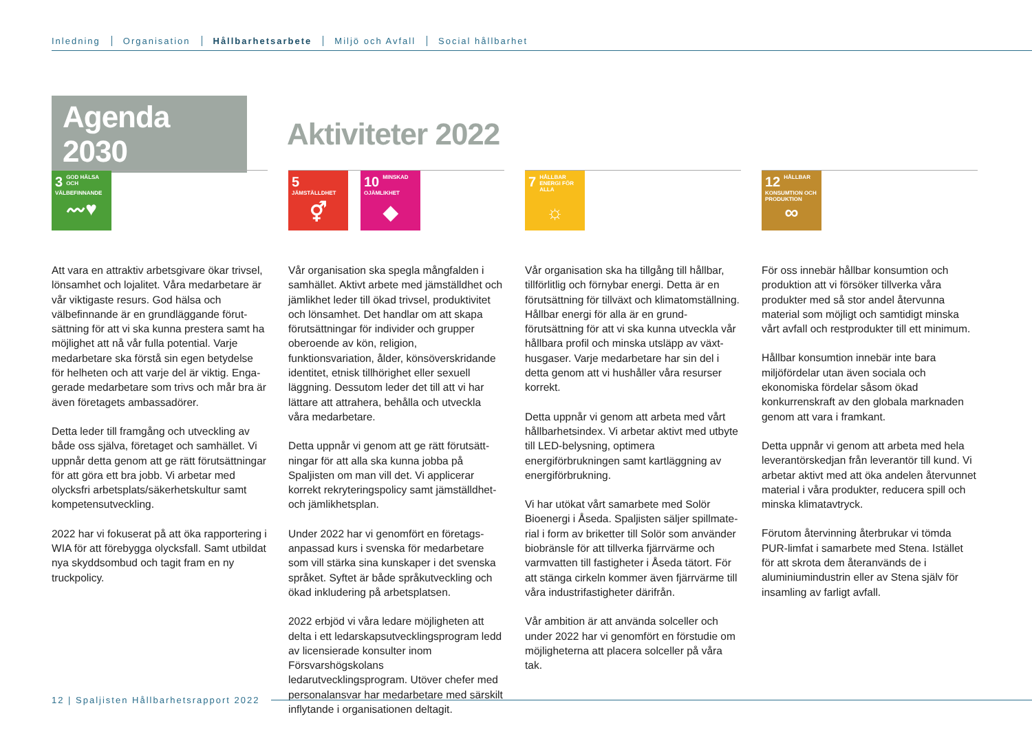Inledning Organisation Hållbarhetsarbete Miljö och Avfall Social hållbarhet
Agenda 2030
Aktiviteter 2022
3 GOD HÄLSA OCH VÄLBEFINNANDE
〰♥
Att vara en attraktiv arbetsgivare ökar trivsel, lönsamhet och lojalitet. Våra medarbetare är vår viktigaste resurs. God hälsa och välbefinnande är en grundläggande förut­sättning för att vi ska kunna prestera samt ha möjlighet att nå vår fulla potential. Varje medarbetare ska förstå sin egen betydelse för helheten och att varje del är viktig. Enga­gerade medarbetare som trivs och mår bra är även företagets ambassadörer.
Detta leder till framgång och utveckling av både oss själva, företaget och samhället. Vi uppnår detta genom att ge rätt förutsätt­ningar för att göra ett bra jobb. Vi arbetar med olycksfri arbetsplats/säkerhetskultur samt kompetensutveckling.
2022 har vi fokuserat på att öka rapporte­ring i WIA för att förebygga olycksfall. Samt utbildat nya skyddsombud och tagit fram en ny truckpolicy.
5 JÄMSTÄLLDHET
⚥
10 MINSKAD OJÄMLIKHET
◆
Vår organisation ska spegla mångfalden i samhäl­let. Aktivt arbete med jämställdhet och jämlikhet leder till ökad trivsel, produktivitet och lönsamhet. Det handlar om att skapa förutsättningar för individer och grupper oberoende av kön, religion, funktionsvariation, ålder, könsöverskridande identitet, etnisk tillhörighet eller sexuell läggning. Dessutom leder det till att vi har lättare att attra­hera, behålla och utveckla våra medarbetare.
Detta uppnår vi genom att ge rätt förutsätt­ningar för att alla ska kunna jobba på Spaljisten om man vill det. Vi applicerar korrekt rekryterings­policy samt jämställdhet- och jämlikhetsplan.
Under 2022 har vi genomfört en företags­anpassad kurs i svenska för medarbetare som vill stärka sina kunskaper i det svenska språket. Syftet är både språkutveckling och ökad inkludering på arbetsplatsen.
2022 erbjöd vi våra ledare möjligheten att del­ta i ett ledarskapsutvecklingsprogram ledd av licensierade konsulter inom Försvarshögsko­lans ledarutvecklingsprogram. Utöver chefer med personalansvar har medarbetare med särskilt inflytande i organisationen deltagit.
7 HÅLLBAR ENERGI FÖR ALLA
☼
Vår organisation ska ha tillgång till hållbar, tillförlitlig och förnybar energi. Detta är en förutsättning för tillväxt och klimatomställ­ning. Hållbar energi för alla är en grund­förutsättning för att vi ska kunna utveckla vår hållbara profil och minska utsläpp av växt­husgaser. Varje medarbetare har sin del i detta genom att vi hushåller våra resurser korrekt.
Detta uppnår vi genom att arbeta med vårt hållbarhetsindex. Vi arbetar aktivt med utbyte till LED-belysning, optimera energiförbrukningen samt kartläggning av energiförbrukning.
Vi har utökat vårt samarbete med Solör Bioenergi i Åseda. Spaljisten säljer spillmate­rial i form av briketter till Solör som använder biobränsle för att tillverka fjärrvärme och varmvatten till fastigheter i Åseda tätort. För att stänga cirkeln kommer även fjärrvärme till våra industrifastigheter därifrån.
Vår ambition är att använda solceller och under 2022 har vi genomfört en förstudie om möjligheterna att placera solceller på våra tak.
12 HÅLLBAR KONSUMTION OCH PRODUKTION
∞
För oss innebär hållbar konsumtion och produktion att vi försöker tillverka våra produkter med så stor andel återvunna material som möjligt och samtidigt minska vårt avfall och restprodukter till ett minimum.
Hållbar konsumtion innebär inte bara miljöförde­lar utan även sociala och ekonomiska fördelar såsom ökad konkurrenskraft av den globala marknaden genom att vara i framkant.
Detta uppnår vi genom att arbeta med hela leverantörskedjan från leverantör till kund. Vi arbetar aktivt med att öka andelen åter­vunnet material i våra produkter, reducera spill och minska klimatavtryck.
Förutom återvinning återbrukar vi tömda PUR-limfat i samarbete med Stena. Istäl­let för att skrota dem återanvänds de i aluminiumindustrin eller av Stena själv för insamling av farligt avfall.
12 | Spaljisten Hållbarhetsrapport 2022